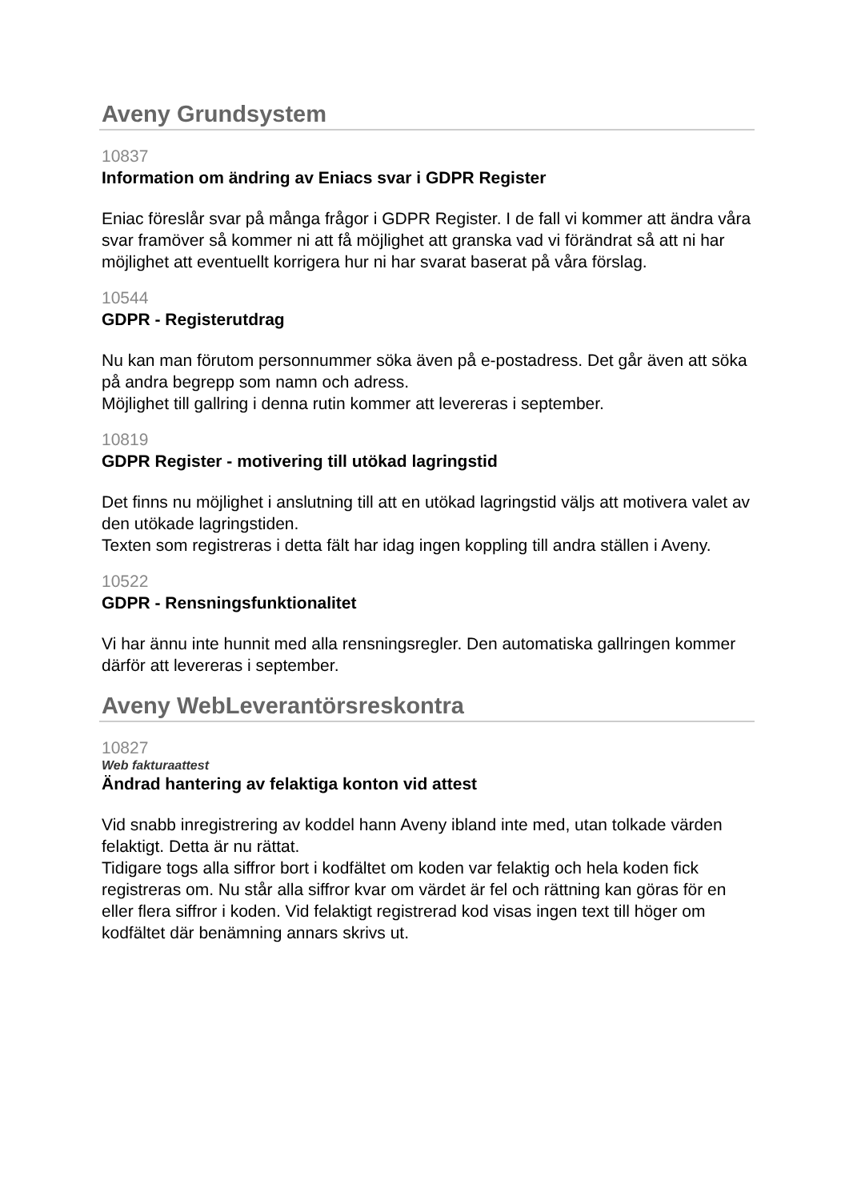Aveny Grundsystem
10837
Information om ändring av Eniacs svar i GDPR Register
Eniac föreslår svar på många frågor i GDPR Register. I de fall vi kommer att ändra våra svar framöver så kommer ni att få möjlighet att granska vad vi förändrat så att ni har möjlighet att eventuellt korrigera hur ni har svarat baserat på våra förslag.
10544
GDPR - Registerutdrag
Nu kan man förutom personnummer söka även på e-postadress. Det går även att söka på andra begrepp som namn och adress.
Möjlighet till gallring i denna rutin kommer att levereras i september.
10819
GDPR Register - motivering till utökad lagringstid
Det finns nu möjlighet i anslutning till att en utökad lagringstid väljs att motivera valet av den utökade lagringstiden.
Texten som registreras i detta fält har idag ingen koppling till andra ställen i Aveny.
10522
GDPR - Rensningsfunktionalitet
Vi har ännu inte hunnit med alla rensningsregler. Den automatiska gallringen kommer därför att levereras i september.
Aveny WebLeverantörsreskontra
10827
Web fakturaattest
Ändrad hantering av felaktiga konton vid attest
Vid snabb inregistrering av koddel hann Aveny ibland inte med, utan tolkade värden felaktigt. Detta är nu rättat.
Tidigare togs alla siffror bort i kodfältet om koden var felaktig och hela koden fick registreras om. Nu står alla siffror kvar om värdet är fel och rättning kan göras för en eller flera siffror i koden. Vid felaktigt registrerad kod visas ingen text till höger om kodfältet där benämning annars skrivs ut.